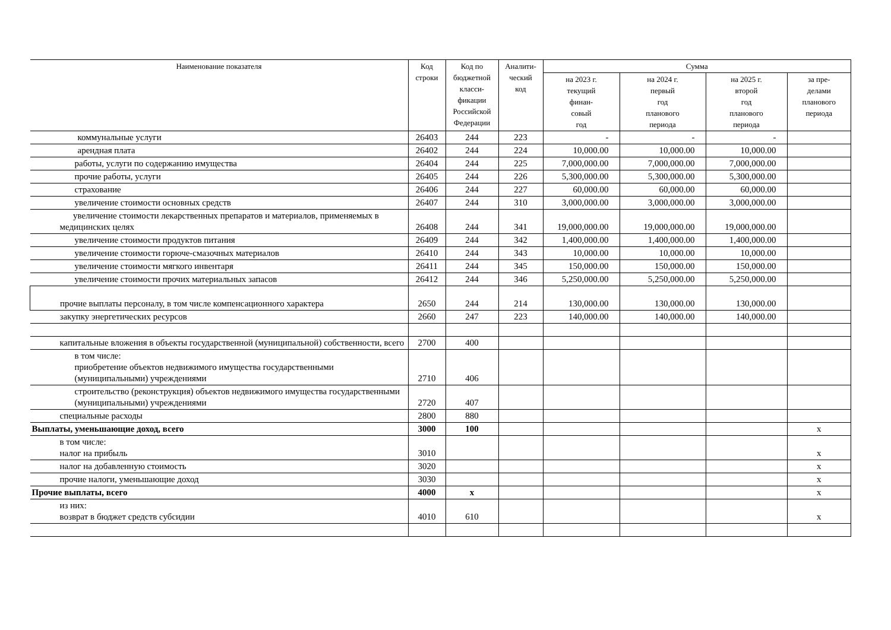| Наименование показателя | Код строки | Код по бюджетной класси- фикации Российской Федерации | Аналити- ческий код | Сумма | | | |
| --- | --- | --- | --- | --- | --- | --- | --- |
| | | | | на 2023 г. текущий финан- совый год | на 2024 г. первый год планового периода | на 2025 г. второй год планового периода | за пре- делами планового периода |
| коммунальные услуги | 26403 | 244 | 223 | - | - | - | |
| арендная плата | 26402 | 244 | 224 | 10,000.00 | 10,000.00 | 10,000.00 | |
| работы, услуги по содержанию имущества | 26404 | 244 | 225 | 7,000,000.00 | 7,000,000.00 | 7,000,000.00 | |
| прочие работы, услуги | 26405 | 244 | 226 | 5,300,000.00 | 5,300,000.00 | 5,300,000.00 | |
| страхование | 26406 | 244 | 227 | 60,000.00 | 60,000.00 | 60,000.00 | |
| увеличение стоимости основных средств | 26407 | 244 | 310 | 3,000,000.00 | 3,000,000.00 | 3,000,000.00 | |
| увеличение стоимости лекарственных препаратов и материалов, применяемых в медицинских целях | 26408 | 244 | 341 | 19,000,000.00 | 19,000,000.00 | 19,000,000.00 | |
| увеличение стоимости продуктов питания | 26409 | 244 | 342 | 1,400,000.00 | 1,400,000.00 | 1,400,000.00 | |
| увеличение стоимости горюче-смазочных материалов | 26410 | 244 | 343 | 10,000.00 | 10,000.00 | 10,000.00 | |
| увеличение стоимости мягкого инвентаря | 26411 | 244 | 345 | 150,000.00 | 150,000.00 | 150,000.00 | |
| увеличение стоимости прочих материальных запасов | 26412 | 244 | 346 | 5,250,000.00 | 5,250,000.00 | 5,250,000.00 | |
| прочие выплаты персоналу, в том числе компенсационного характера | 2650 | 244 | 214 | 130,000.00 | 130,000.00 | 130,000.00 | |
| закупку энергетических ресурсов | 2660 | 247 | 223 | 140,000.00 | 140,000.00 | 140,000.00 | |
| капитальные вложения в объекты государственной (муниципальной) собственности, всего | 2700 | 400 | | | | | |
| в том числе: приобретение объектов недвижимого имущества государственными (муниципальными) учреждениями | 2710 | 406 | | | | | |
| строительство (реконструкция) объектов недвижимого имущества государственными (муниципальными) учреждениями | 2720 | 407 | | | | | |
| специальные расходы | 2800 | 880 | | | | | |
| Выплаты, уменьшающие доход, всего | 3000 | 100 | | | | | x |
| в том числе: налог на прибыль | 3010 | | | | | | x |
| налог на добавленную стоимость | 3020 | | | | | | x |
| прочие налоги, уменьшающие доход | 3030 | | | | | | x |
| Прочие выплаты, всего | 4000 | x | | | | | x |
| из них: возврат в бюджет средств субсидии | 4010 | 610 | | | | | x |